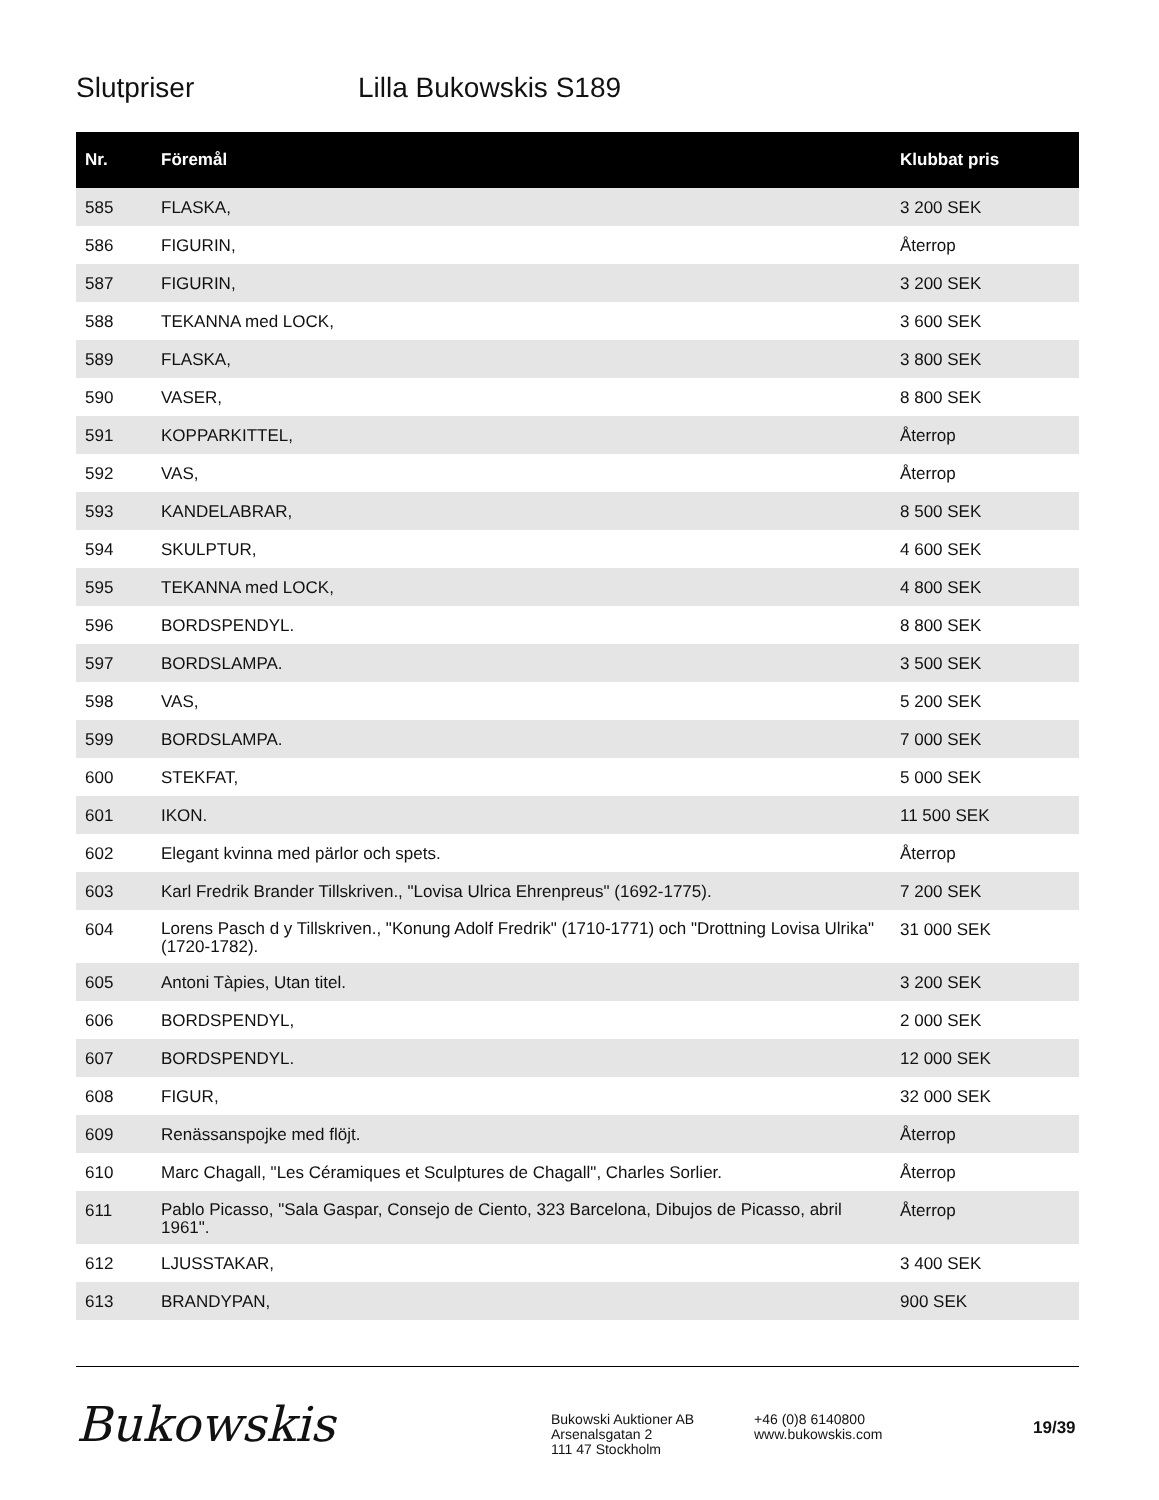Slutpriser Lilla Bukowskis S189
| Nr. | Föremål | Klubbat pris |
| --- | --- | --- |
| 585 | FLASKA, | 3 200 SEK |
| 586 | FIGURIN, | Återrop |
| 587 | FIGURIN, | 3 200 SEK |
| 588 | TEKANNA med LOCK, | 3 600 SEK |
| 589 | FLASKA, | 3 800 SEK |
| 590 | VASER, | 8 800 SEK |
| 591 | KOPPARKITTEL, | Återrop |
| 592 | VAS, | Återrop |
| 593 | KANDELABRAR, | 8 500 SEK |
| 594 | SKULPTUR, | 4 600 SEK |
| 595 | TEKANNA med LOCK, | 4 800 SEK |
| 596 | BORDSPENDYL. | 8 800 SEK |
| 597 | BORDSLAMPA. | 3 500 SEK |
| 598 | VAS, | 5 200 SEK |
| 599 | BORDSLAMPA. | 7 000 SEK |
| 600 | STEKFAT, | 5 000 SEK |
| 601 | IKON. | 11 500 SEK |
| 602 | Elegant kvinna med pärlor och spets. | Återrop |
| 603 | Karl Fredrik Brander Tillskriven., "Lovisa Ulrica Ehrenpreus" (1692-1775). | 7 200 SEK |
| 604 | Lorens Pasch d y Tillskriven., "Konung Adolf Fredrik" (1710-1771) och "Drottning Lovisa Ulrika" (1720-1782). | 31 000 SEK |
| 605 | Antoni Tàpies, Utan titel. | 3 200 SEK |
| 606 | BORDSPENDYL, | 2 000 SEK |
| 607 | BORDSPENDYL. | 12 000 SEK |
| 608 | FIGUR, | 32 000 SEK |
| 609 | Renässanspojke med flöjt. | Återrop |
| 610 | Marc Chagall, "Les Céramiques et Sculptures de Chagall", Charles Sorlier. | Återrop |
| 611 | Pablo Picasso, "Sala Gaspar, Consejo de Ciento, 323 Barcelona, Dibujos de Picasso, abril 1961". | Återrop |
| 612 | LJUSSTAKAR, | 3 400 SEK |
| 613 | BRANDYPAN, | 900 SEK |
Bukowskis
Bukowski Auktioner AB
Arsenalsgatan 2
111 47 Stockholm
+46 (0)8 6140800
www.bukowskis.com
19/39